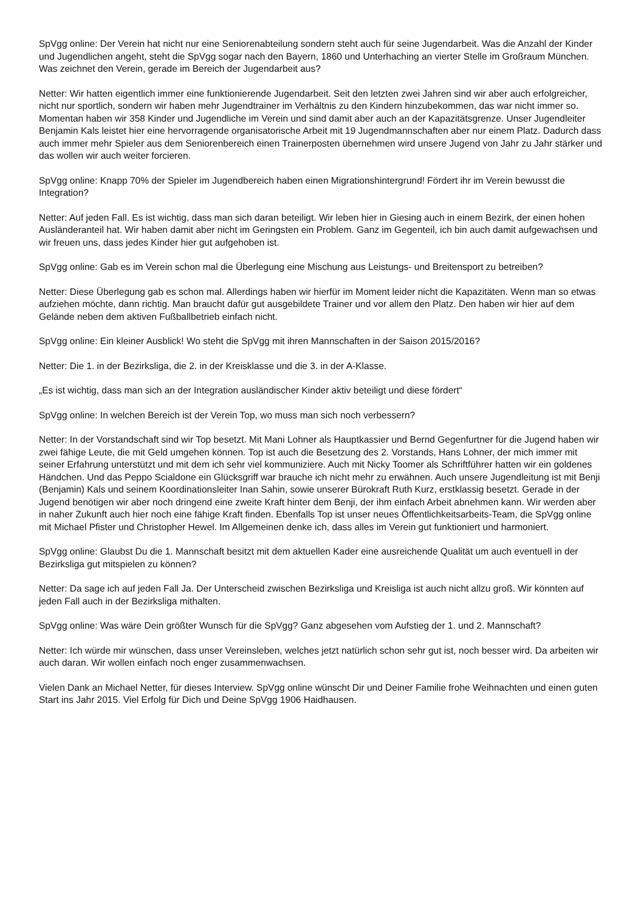SpVgg online: Der Verein hat nicht nur eine Seniorenabteilung sondern steht auch für seine Jugendarbeit. Was die Anzahl der Kinder und Jugendlichen angeht, steht die SpVgg sogar nach den Bayern, 1860 und Unterhaching an vierter Stelle im Großraum München. Was zeichnet den Verein, gerade im Bereich der Jugendarbeit aus?
Netter: Wir hatten eigentlich immer eine funktionierende Jugendarbeit. Seit den letzten zwei Jahren sind wir aber auch erfolgreicher, nicht nur sportlich, sondern wir haben mehr Jugendtrainer im Verhältnis zu den Kindern hinzubekommen, das war nicht immer so. Momentan haben wir 358 Kinder und Jugendliche im Verein und sind damit aber auch an der Kapazitätsgrenze. Unser Jugendleiter Benjamin Kals leistet hier eine hervorragende organisatorische Arbeit mit 19 Jugendmannschaften aber nur einem Platz. Dadurch dass auch immer mehr Spieler aus dem Seniorenbereich einen Trainerposten übernehmen wird unsere Jugend von Jahr zu Jahr stärker und das wollen wir auch weiter forcieren.
SpVgg online: Knapp 70% der Spieler im Jugendbereich haben einen Migrationshintergrund! Fördert ihr im Verein bewusst die Integration?
Netter: Auf jeden Fall. Es ist wichtig, dass man sich daran beteiligt. Wir leben hier in Giesing auch in einem Bezirk, der einen hohen Ausländeranteil hat. Wir haben damit aber nicht im Geringsten ein Problem. Ganz im Gegenteil, ich bin auch damit aufgewachsen und wir freuen uns, dass jedes Kinder hier gut aufgehoben ist.
SpVgg online: Gab es im Verein schon mal die Überlegung eine Mischung aus Leistungs- und Breitensport zu betreiben?
Netter: Diese Überlegung gab es schon mal. Allerdings haben wir hierfür im Moment leider nicht die Kapazitäten. Wenn man so etwas aufziehen möchte, dann richtig. Man braucht dafür gut ausgebildete Trainer und vor allem den Platz. Den haben wir hier auf dem Gelände neben dem aktiven Fußballbetrieb einfach nicht.
SpVgg online: Ein kleiner Ausblick! Wo steht die SpVgg mit ihren Mannschaften in der Saison 2015/2016?
Netter: Die 1. in der Bezirksliga, die 2. in der Kreisklasse und die 3. in der A-Klasse.
„Es ist wichtig, dass man sich an der Integration ausländischer Kinder aktiv beteiligt und diese fördert“
SpVgg online: In welchen Bereich ist der Verein Top, wo muss man sich noch verbessern?
Netter: In der Vorstandschaft sind wir Top besetzt. Mit Mani Lohner als Hauptkassier und Bernd Gegenfurtner für die Jugend haben wir zwei fähige Leute, die mit Geld umgehen können. Top ist auch die Besetzung des 2. Vorstands, Hans Lohner, der mich immer mit seiner Erfahrung unterstützt und mit dem ich sehr viel kommuniziere. Auch mit Nicky Toomer als Schriftführer hatten wir ein goldenes Händchen. Und das Peppo Scialdone ein Glücksgriff war brauche ich nicht mehr zu erwähnen. Auch unsere Jugendleitung ist mit Benji (Benjamin) Kals und seinem Koordinationsleiter Inan Sahin, sowie unserer Bürokraft Ruth Kurz, erstklassig besetzt. Gerade in der Jugend benötigen wir aber noch dringend eine zweite Kraft hinter dem Benji, der ihm einfach Arbeit abnehmen kann. Wir werden aber in naher Zukunft auch hier noch eine fähige Kraft finden. Ebenfalls Top ist unser neues Öffentlichkeitsarbeits-Team, die SpVgg online mit Michael Pfister und Christopher Hewel. Im Allgemeinen denke ich, dass alles im Verein gut funktioniert und harmoniert.
SpVgg online: Glaubst Du die 1. Mannschaft besitzt mit dem aktuellen Kader eine ausreichende Qualität um auch eventuell in der Bezirksliga gut mitspielen zu können?
Netter: Da sage ich auf jeden Fall Ja. Der Unterscheid zwischen Bezirksliga und Kreisliga ist auch nicht allzu groß. Wir könnten auf jeden Fall auch in der Bezirksliga mithalten.
SpVgg online: Was wäre Dein größter Wunsch für die SpVgg? Ganz abgesehen vom Aufstieg der 1. und 2. Mannschaft?
Netter: Ich würde mir wünschen, dass unser Vereinsleben, welches jetzt natürlich schon sehr gut ist, noch besser wird. Da arbeiten wir auch daran. Wir wollen einfach noch enger zusammenwachsen.
Vielen Dank an Michael Netter, für dieses Interview. SpVgg online wünscht Dir und Deiner Familie frohe Weihnachten und einen guten Start ins Jahr 2015. Viel Erfolg für Dich und Deine SpVgg 1906 Haidhausen.